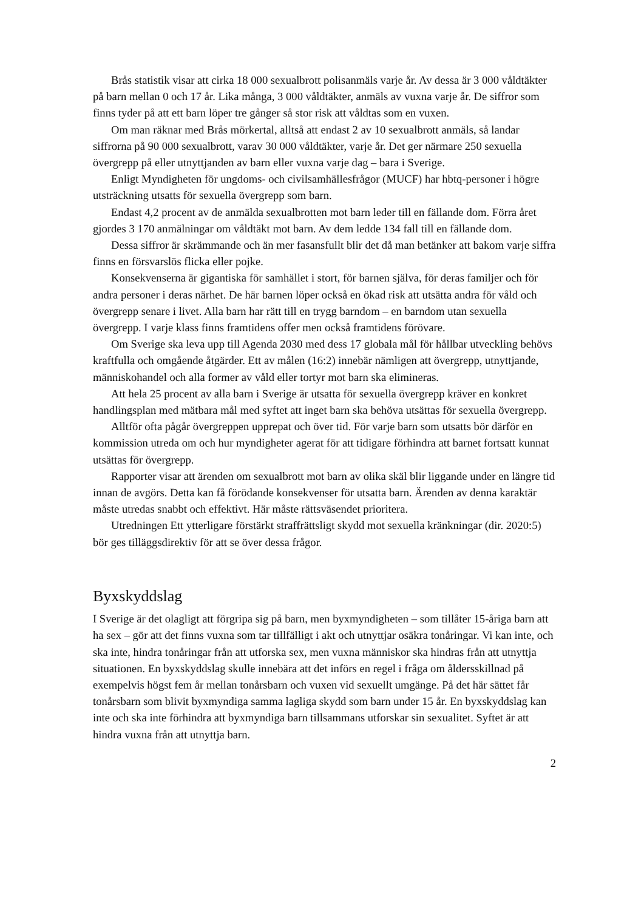Brås statistik visar att cirka 18 000 sexualbrott polisanmäls varje år. Av dessa är 3 000 våldtäkter på barn mellan 0 och 17 år. Lika många, 3 000 våldtäkter, anmäls av vuxna varje år. De siffror som finns tyder på att ett barn löper tre gånger så stor risk att våldtas som en vuxen.
Om man räknar med Brås mörkertal, alltså att endast 2 av 10 sexualbrott anmäls, så landar siffrorna på 90 000 sexualbrott, varav 30 000 våldtäkter, varje år. Det ger närmare 250 sexuella övergrepp på eller utnyttjanden av barn eller vuxna varje dag – bara i Sverige.
Enligt Myndigheten för ungdoms- och civilsamhällesfrågor (MUCF) har hbtq-personer i högre utsträckning utsatts för sexuella övergrepp som barn.
Endast 4,2 procent av de anmälda sexualbrotten mot barn leder till en fällande dom. Förra året gjordes 3 170 anmälningar om våldtäkt mot barn. Av dem ledde 134 fall till en fällande dom.
Dessa siffror är skrämmande och än mer fasansfullt blir det då man betänker att bakom varje siffra finns en försvarslös flicka eller pojke.
Konsekvenserna är gigantiska för samhället i stort, för barnen själva, för deras familjer och för andra personer i deras närhet. De här barnen löper också en ökad risk att utsätta andra för våld och övergrepp senare i livet. Alla barn har rätt till en trygg barndom – en barndom utan sexuella övergrepp. I varje klass finns framtidens offer men också framtidens förövare.
Om Sverige ska leva upp till Agenda 2030 med dess 17 globala mål för hållbar utveckling behövs kraftfulla och omgående åtgärder. Ett av målen (16:2) innebär nämligen att övergrepp, utnyttjande, människohandel och alla former av våld eller tortyr mot barn ska elimineras.
Att hela 25 procent av alla barn i Sverige är utsatta för sexuella övergrepp kräver en konkret handlingsplan med mätbara mål med syftet att inget barn ska behöva utsättas för sexuella övergrepp.
Alltför ofta pågår övergreppen upprepat och över tid. För varje barn som utsatts bör därför en kommission utreda om och hur myndigheter agerat för att tidigare förhindra att barnet fortsatt kunnat utsättas för övergrepp.
Rapporter visar att ärenden om sexualbrott mot barn av olika skäl blir liggande under en längre tid innan de avgörs. Detta kan få förödande konsekvenser för utsatta barn. Ärenden av denna karaktär måste utredas snabbt och effektivt. Här måste rättsväsendet prioritera.
Utredningen Ett ytterligare förstärkt straffrättsligt skydd mot sexuella kränkningar (dir. 2020:5) bör ges tilläggsdirektiv för att se över dessa frågor.
Byxskyddslag
I Sverige är det olagligt att förgripa sig på barn, men byxmyndigheten – som tillåter 15-åriga barn att ha sex – gör att det finns vuxna som tar tillfälligt i akt och utnyttjar osäkra tonåringar. Vi kan inte, och ska inte, hindra tonåringar från att utforska sex, men vuxna människor ska hindras från att utnyttja situationen. En byxskyddslag skulle innebära att det införs en regel i fråga om åldersskillnad på exempelvis högst fem år mellan tonårsbarn och vuxen vid sexuellt umgänge. På det här sättet får tonårsbarn som blivit byxmyndiga samma lagliga skydd som barn under 15 år. En byxskyddslag kan inte och ska inte förhindra att byxmyndiga barn tillsammans utforskar sin sexualitet. Syftet är att hindra vuxna från att utnyttja barn.
2